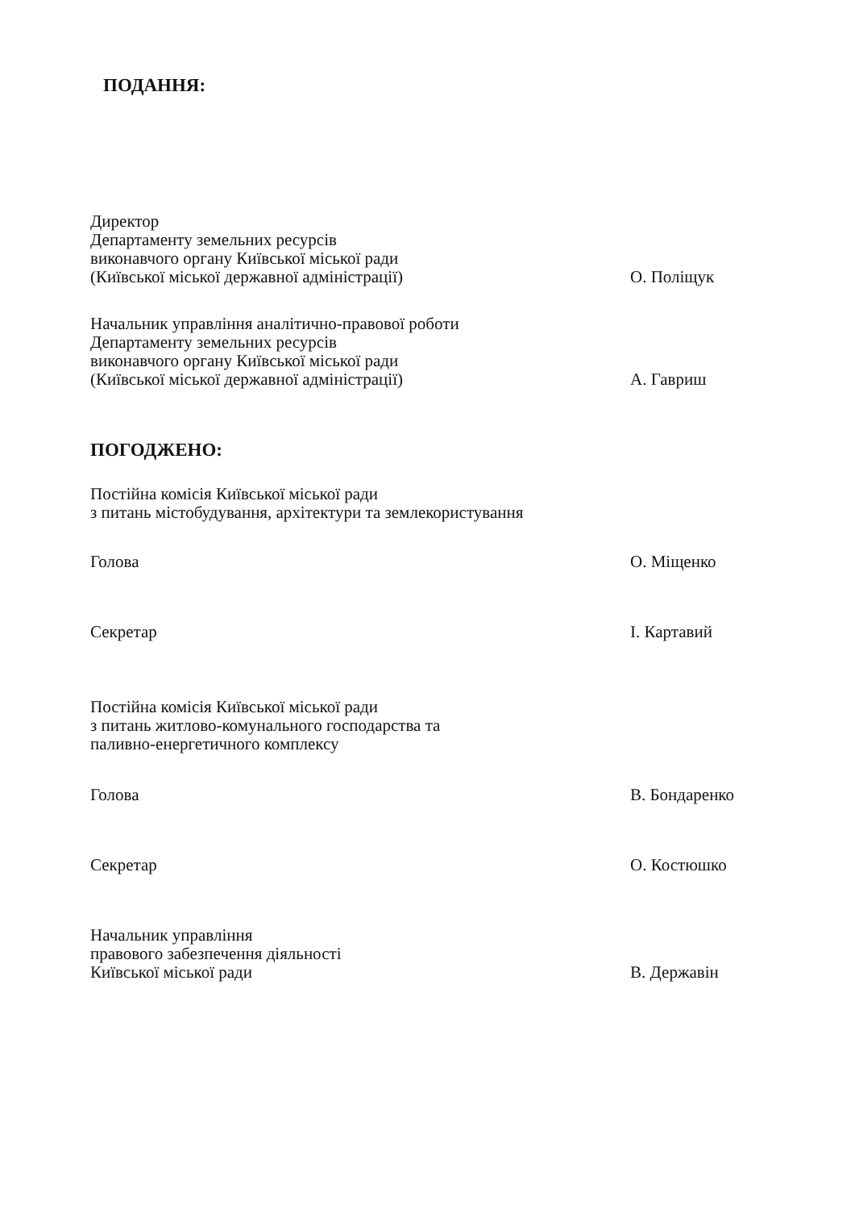ПОДАННЯ:
Директор
Департаменту земельних ресурсів
виконавчого органу Київської міської ради
(Київської міської державної адміністрації)
О. Поліщук
Начальник управління аналітично-правової роботи
Департаменту земельних ресурсів
виконавчого органу Київської міської ради
(Київської міської державної адміністрації)
А. Гавриш
ПОГОДЖЕНО:
Постійна комісія Київської міської ради
з питань містобудування, архітектури та землекористування
Голова О. Міщенко
Секретар І. Картавий
Постійна комісія Київської міської ради
з питань житлово-комунального господарства та
паливно-енергетичного комплексу
Голова В. Бондаренко
Секретар О. Костюшко
Начальник управління
правового забезпечення діяльності
Київської міської ради
В. Державін